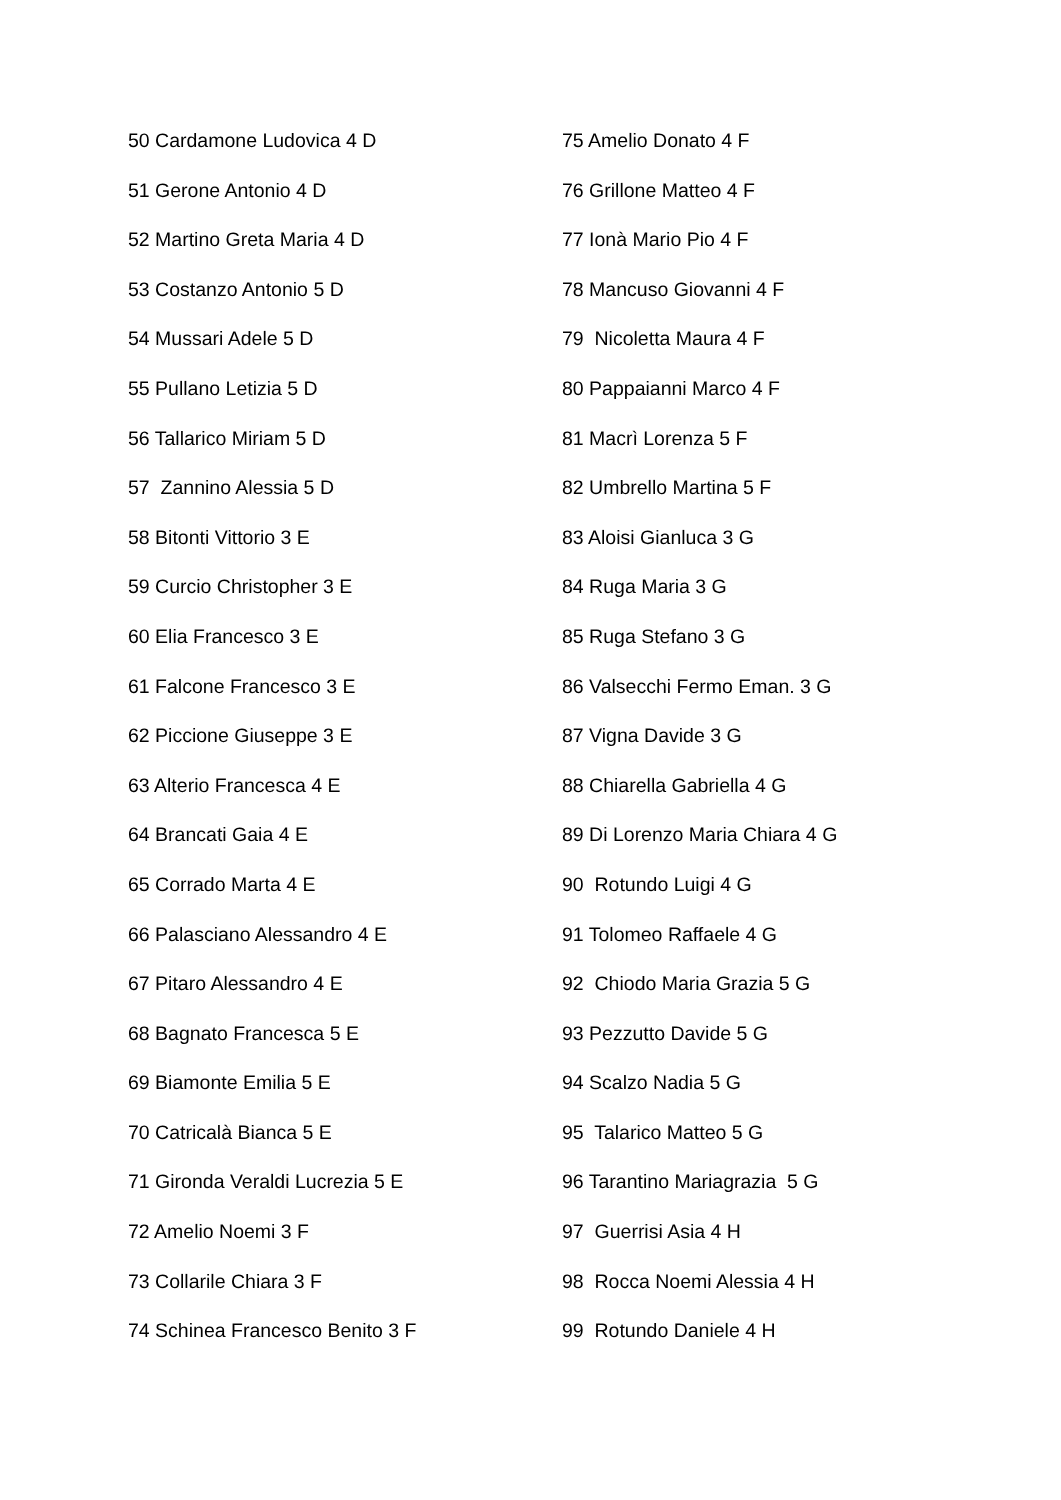50 Cardamone Ludovica 4 D
51 Gerone Antonio 4 D
52 Martino Greta Maria 4 D
53 Costanzo Antonio 5 D
54 Mussari Adele 5 D
55 Pullano Letizia 5 D
56 Tallarico Miriam 5 D
57 Zannino Alessia 5 D
58 Bitonti Vittorio 3 E
59 Curcio Christopher 3 E
60 Elia Francesco 3 E
61 Falcone Francesco 3 E
62 Piccione Giuseppe 3 E
63 Alterio Francesca 4 E
64 Brancati Gaia 4 E
65 Corrado Marta 4 E
66 Palasciano Alessandro 4 E
67 Pitaro Alessandro 4 E
68 Bagnato Francesca 5 E
69 Biamonte Emilia 5 E
70 Catricalà Bianca 5 E
71 Gironda Veraldi Lucrezia 5 E
72 Amelio Noemi 3 F
73 Collarile Chiara 3 F
74 Schinea Francesco Benito 3 F
75 Amelio Donato 4 F
76 Grillone Matteo 4 F
77 Ionà Mario Pio 4 F
78 Mancuso Giovanni 4 F
79 Nicoletta Maura 4 F
80 Pappaianni Marco 4 F
81 Macrì Lorenza 5 F
82 Umbrello Martina 5 F
83 Aloisi Gianluca 3 G
84 Ruga Maria 3 G
85 Ruga Stefano 3 G
86 Valsecchi Fermo Eman. 3 G
87 Vigna Davide 3 G
88 Chiarella Gabriella 4 G
89 Di Lorenzo Maria Chiara 4 G
90 Rotundo Luigi 4 G
91 Tolomeo Raffaele 4 G
92 Chiodo Maria Grazia 5 G
93 Pezzutto Davide 5 G
94 Scalzo Nadia 5 G
95 Talarico Matteo 5 G
96 Tarantino Mariagrazia 5 G
97 Guerrisi Asia 4 H
98 Rocca Noemi Alessia 4 H
99 Rotundo Daniele 4 H